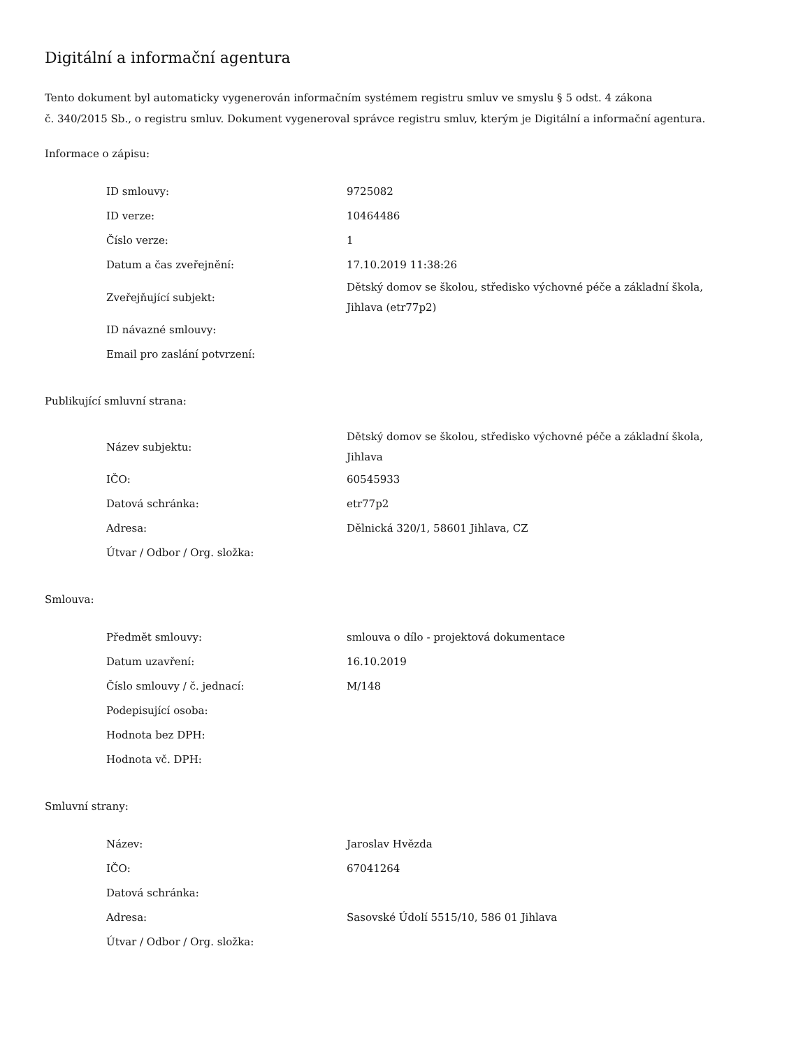Digitální a informační agentura
Tento dokument byl automaticky vygenerován informačním systémem registru smluv ve smyslu § 5 odst. 4 zákona
č. 340/2015 Sb., o registru smluv. Dokument vygeneroval správce registru smluv, kterým je Digitální a informační agentura.
Informace o zápisu:
| ID smlouvy: | 9725082 |
| ID verze: | 10464486 |
| Číslo verze: | 1 |
| Datum a čas zveřejnění: | 17.10.2019 11:38:26 |
| Zveřejňující subjekt: | Dětský domov se školou, středisko výchovné péče a základní škola, Jihlava (etr77p2) |
| ID návazné smlouvy: | |
| Email pro zaslání potvrzení: | |
Publikující smluvní strana:
| Název subjektu: | Dětský domov se školou, středisko výchovné péče a základní škola, Jihlava |
| IČO: | 60545933 |
| Datová schránka: | etr77p2 |
| Adresa: | Dělnická 320/1, 58601 Jihlava, CZ |
| Útvar / Odbor / Org. složka: | |
Smlouva:
| Předmět smlouvy: | smlouva o dílo - projektová dokumentace |
| Datum uzavření: | 16.10.2019 |
| Číslo smlouvy / č. jednací: | M/148 |
| Podepisující osoba: | |
| Hodnota bez DPH: | |
| Hodnota vč. DPH: | |
Smluvní strany:
| Název: | Jaroslav Hvězda |
| IČO: | 67041264 |
| Datová schránka: | |
| Adresa: | Sasovské Údolí 5515/10, 586 01 Jihlava |
| Útvar / Odbor / Org. složka: | |